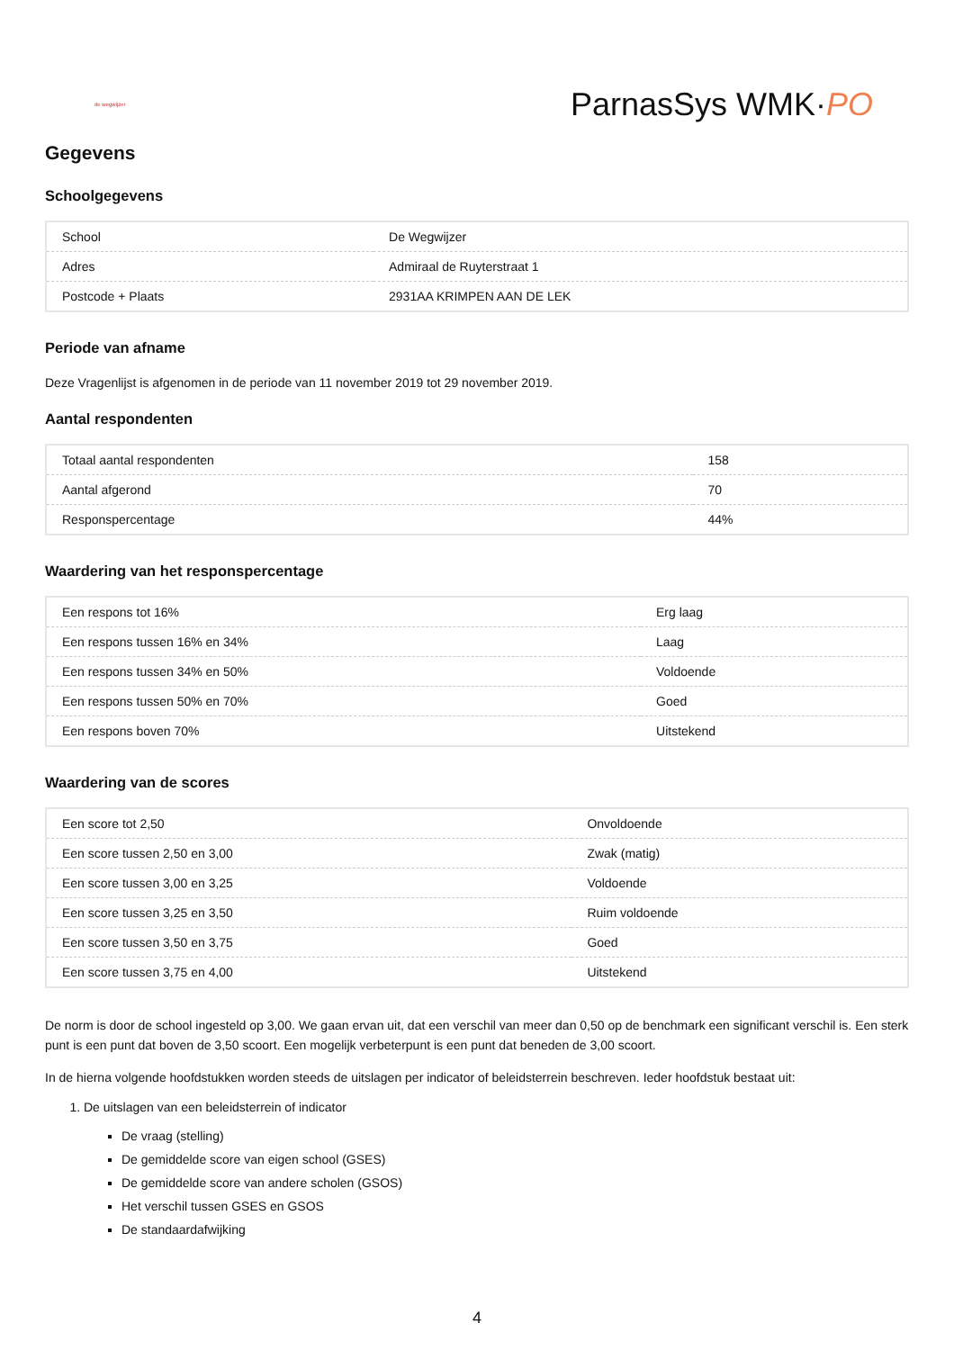de wegwijzer
ParnasSys WMK·PO
Gegevens
Schoolgegevens
| School | De Wegwijzer |
| Adres | Admiraal de Ruyterstraat 1 |
| Postcode + Plaats | 2931AA KRIMPEN AAN DE LEK |
Periode van afname
Deze Vragenlijst is afgenomen in de periode van 11 november 2019 tot 29 november 2019.
Aantal respondenten
| Totaal aantal respondenten | 158 |
| Aantal afgerond | 70 |
| Responspercentage | 44% |
Waardering van het responspercentage
| Een respons tot 16% | Erg laag |
| Een respons tussen 16% en 34% | Laag |
| Een respons tussen 34% en 50% | Voldoende |
| Een respons tussen 50% en 70% | Goed |
| Een respons boven 70% | Uitstekend |
Waardering van de scores
| Een score tot 2,50 | Onvoldoende |
| Een score tussen 2,50 en 3,00 | Zwak (matig) |
| Een score tussen 3,00 en 3,25 | Voldoende |
| Een score tussen 3,25 en 3,50 | Ruim voldoende |
| Een score tussen 3,50 en 3,75 | Goed |
| Een score tussen 3,75 en 4,00 | Uitstekend |
De norm is door de school ingesteld op 3,00. We gaan ervan uit, dat een verschil van meer dan 0,50 op de benchmark een significant verschil is. Een sterk punt is een punt dat boven de 3,50 scoort. Een mogelijk verbeterpunt is een punt dat beneden de 3,00 scoort.
In de hierna volgende hoofdstukken worden steeds de uitslagen per indicator of beleidsterrein beschreven. Ieder hoofdstuk bestaat uit:
1. De uitslagen van een beleidsterrein of indicator
De vraag (stelling)
De gemiddelde score van eigen school (GSES)
De gemiddelde score van andere scholen (GSOS)
Het verschil tussen GSES en GSOS
De standaardafwijking
4